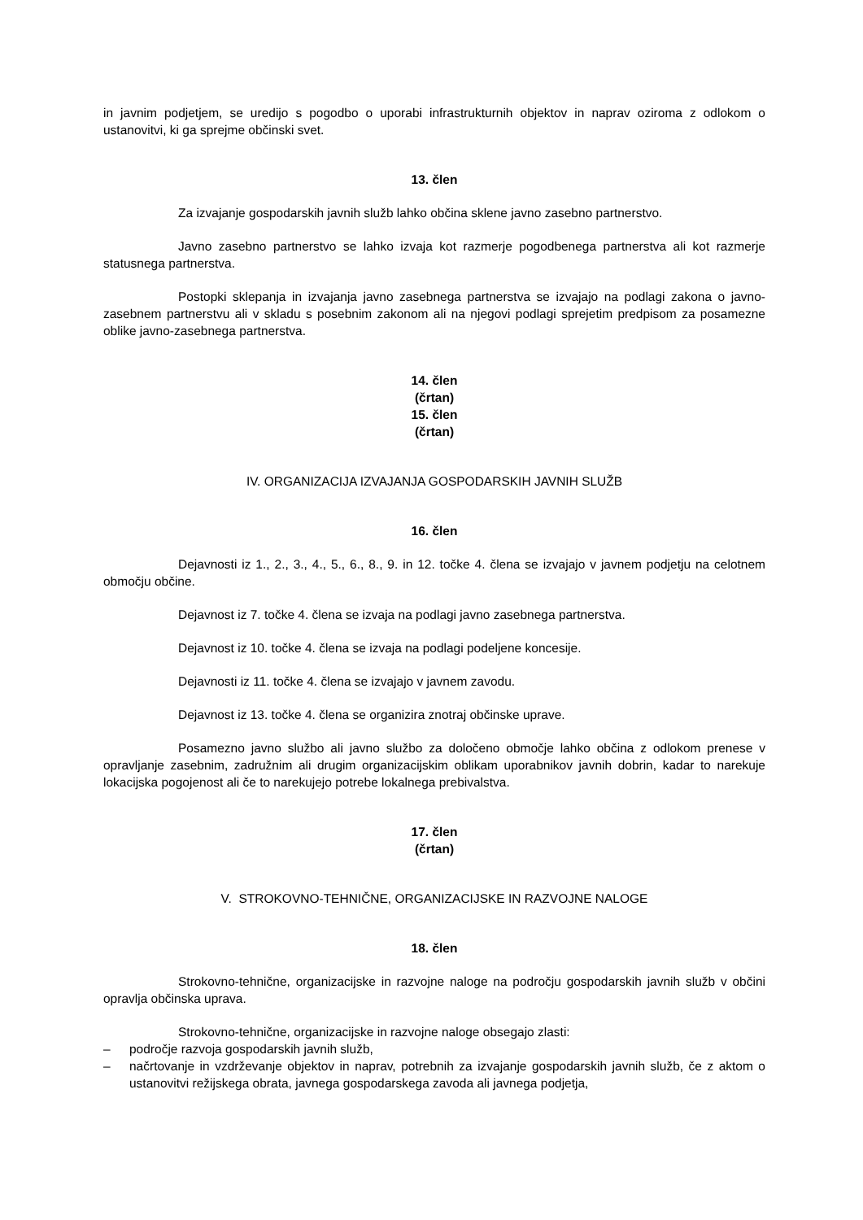in javnim podjetjem, se uredijo s pogodbo o uporabi infrastrukturnih objektov in naprav oziroma z odlokom o ustanovitvi, ki ga sprejme občinski svet.
13. člen
Za izvajanje gospodarskih javnih služb lahko občina sklene javno zasebno partnerstvo.
Javno zasebno partnerstvo se lahko izvaja kot razmerje pogodbenega partnerstva ali kot razmerje statusnega partnerstva.
Postopki sklepanja in izvajanja javno zasebnega partnerstva se izvajajo na podlagi zakona o javno-zasebnem partnerstvu ali v skladu s posebnim zakonom ali na njegovi podlagi sprejetim predpisom za posamezne oblike javno-zasebnega partnerstva.
14. člen
(črtan)
15. člen
(črtan)
IV. ORGANIZACIJA IZVAJANJA GOSPODARSKIH JAVNIH SLUŽB
16. člen
Dejavnosti iz 1., 2., 3., 4., 5., 6., 8., 9. in 12. točke 4. člena se izvajajo v javnem podjetju na celotnem območju občine.
Dejavnost iz 7. točke 4. člena se izvaja na podlagi javno zasebnega partnerstva.
Dejavnost iz 10. točke 4. člena se izvaja na podlagi podeljene koncesije.
Dejavnosti iz 11. točke 4. člena se izvajajo v javnem zavodu.
Dejavnost iz 13. točke 4. člena se organizira znotraj občinske uprave.
Posamezno javno službo ali javno službo za določeno območje lahko občina z odlokom prenese v opravljanje zasebnim, zadružnim ali drugim organizacijskim oblikam uporabnikov javnih dobrin, kadar to narekuje lokacijska pogojenost ali če to narekujejo potrebe lokalnega prebivalstva.
17. člen
(črtan)
V. STROKOVNO-TEHNIČNE, ORGANIZACIJSKE IN RAZVOJNE NALOGE
18. člen
Strokovno-tehnične, organizacijske in razvojne naloge na področju gospodarskih javnih služb v občini opravlja občinska uprava.
Strokovno-tehnične, organizacijske in razvojne naloge obsegajo zlasti:
– področje razvoja gospodarskih javnih služb,
– načrtovanje in vzdrževanje objektov in naprav, potrebnih za izvajanje gospodarskih javnih služb, če z aktom o ustanovitvi režijskega obrata, javnega gospodarskega zavoda ali javnega podjetja,